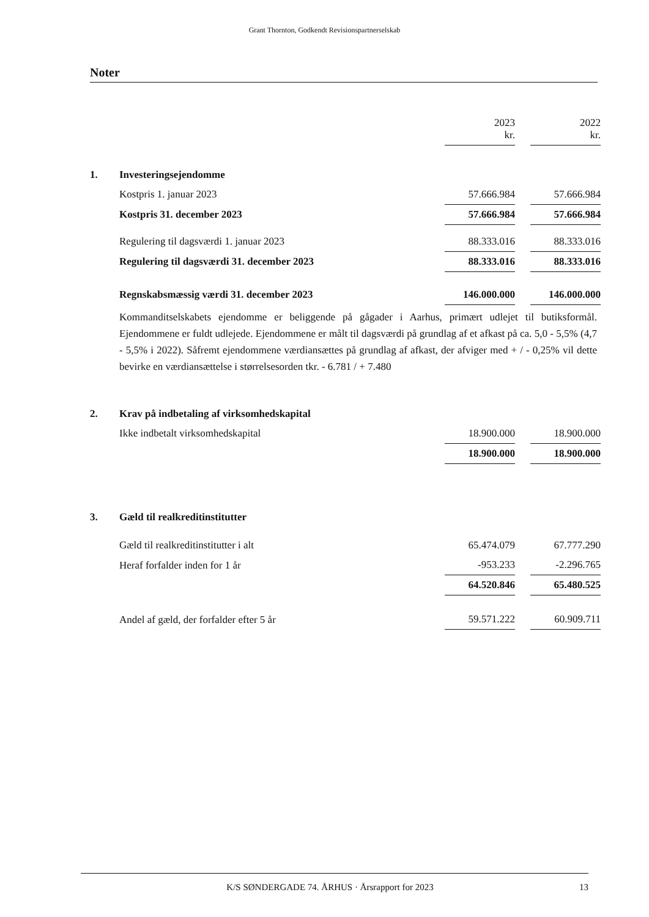Grant Thornton, Godkendt Revisionspartnerselskab
Noter
| | | 2023 kr. | | 2022 kr. |
| 1. | Investeringsejendomme | | | |
| | Kostpris 1. januar 2023 | 57.666.984 | | 57.666.984 |
| | Kostpris 31. december 2023 | 57.666.984 | | 57.666.984 |
| | Regulering til dagsværdi 1. januar 2023 | 88.333.016 | | 88.333.016 |
| | Regulering til dagsværdi 31. december 2023 | 88.333.016 | | 88.333.016 |
| | Regnskabsmæssig værdi 31. december 2023 | 146.000.000 | | 146.000.000 |
| | Kommanditselskabets ejendomme er beliggende på gågader i Aarhus, primært udlejet til butiksformål. Ejendommene er fuldt udlejede. Ejendommene er målt til dagsværdi på grundlag af et afkast på ca. 5,0 - 5,5% (4,7 - 5,5% i 2022). Såfremt ejendommene værdiansættes på grundlag af afkast, der afviger med + / - 0,25% vil dette bevirke en værdiansættelse i størrelsesorden tkr. - 6.781 / + 7.480 | | | |
| 2. | Krav på indbetaling af virksomhedskapital | | | |
| | Ikke indbetalt virksomhedskapital | 18.900.000 | | 18.900.000 |
| | | 18.900.000 | | 18.900.000 |
| 3. | Gæld til realkreditinstitutter | | | |
| | Gæld til realkreditinstitutter i alt | 65.474.079 | | 67.777.290 |
| | Heraf forfalder inden for 1 år | -953.233 | | -2.296.765 |
| | | 64.520.846 | | 65.480.525 |
| | Andel af gæld, der forfalder efter 5 år | 59.571.222 | | 60.909.711 |
K/S SØNDERGADE 74. ÅRHUS · Årsrapport for 2023 13